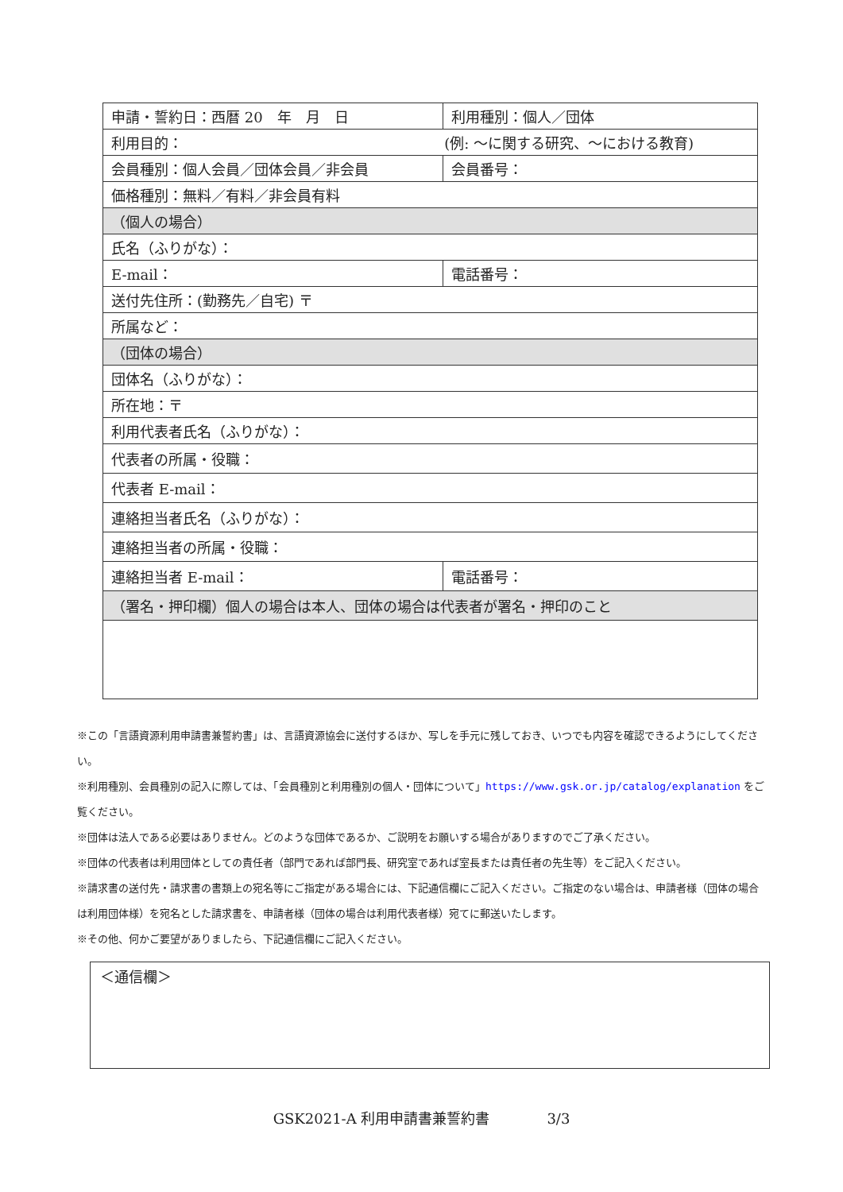| 申請・誓約日：西暦 20 年 月 日 | 利用種別：個人／団体 | |
| 利用目的： (例: ～に関する研究、～における教育) | | |
| 会員種別：個人会員／団体会員／非会員 | | 会員番号： |
| 価格種別：無料／有料／非会員有料 | | |
| （個人の場合） | | |
| 氏名（ふりがな）： | | |
| E-mail： | | 電話番号： |
| 送付先住所：(勤務先／自宅) 〒 | | |
| 所属など： | | |
| （団体の場合） | | |
| 団体名（ふりがな）： | | |
| 所在地：〒 | | |
| 利用代表者氏名（ふりがな）： | | |
| 代表者の所属・役職： | | |
| 代表者 E-mail： | | |
| 連絡担当者氏名（ふりがな）： | | |
| 連絡担当者の所属・役職： | | |
| 連絡担当者 E-mail： | | 電話番号： |
| （署名・押印欄）個人の場合は本人、団体の場合は代表者が署名・押印のこと | | |
※この「言語資源利用申請書兼誓約書」は、言語資源協会に送付するほか、写しを手元に残しておき、いつでも内容を確認できるようにしてください。
※利用種別、会員種別の記入に際しては、「会員種別と利用種別の個人・団体について」https://www.gsk.or.jp/catalog/explanation をご覧ください。
※団体は法人である必要はありません。どのような団体であるか、ご説明をお願いする場合がありますのでご了承ください。
※団体の代表者は利用団体としての責任者（部門であれば部門長、研究室であれば室長または責任者の先生等）をご記入ください。
※請求書の送付先・請求書の書類上の宛名等にご指定がある場合には、下記通信欄にご記入ください。ご指定のない場合は、申請者様（団体の場合は利用団体様）を宛名とした請求書を、申請者様（団体の場合は利用代表者様）宛てに郵送いたします。
※その他、何かご要望がありましたら、下記通信欄にご記入ください。
＜通信欄＞
GSK2021-A 利用申請書兼誓約書　　　　3/3